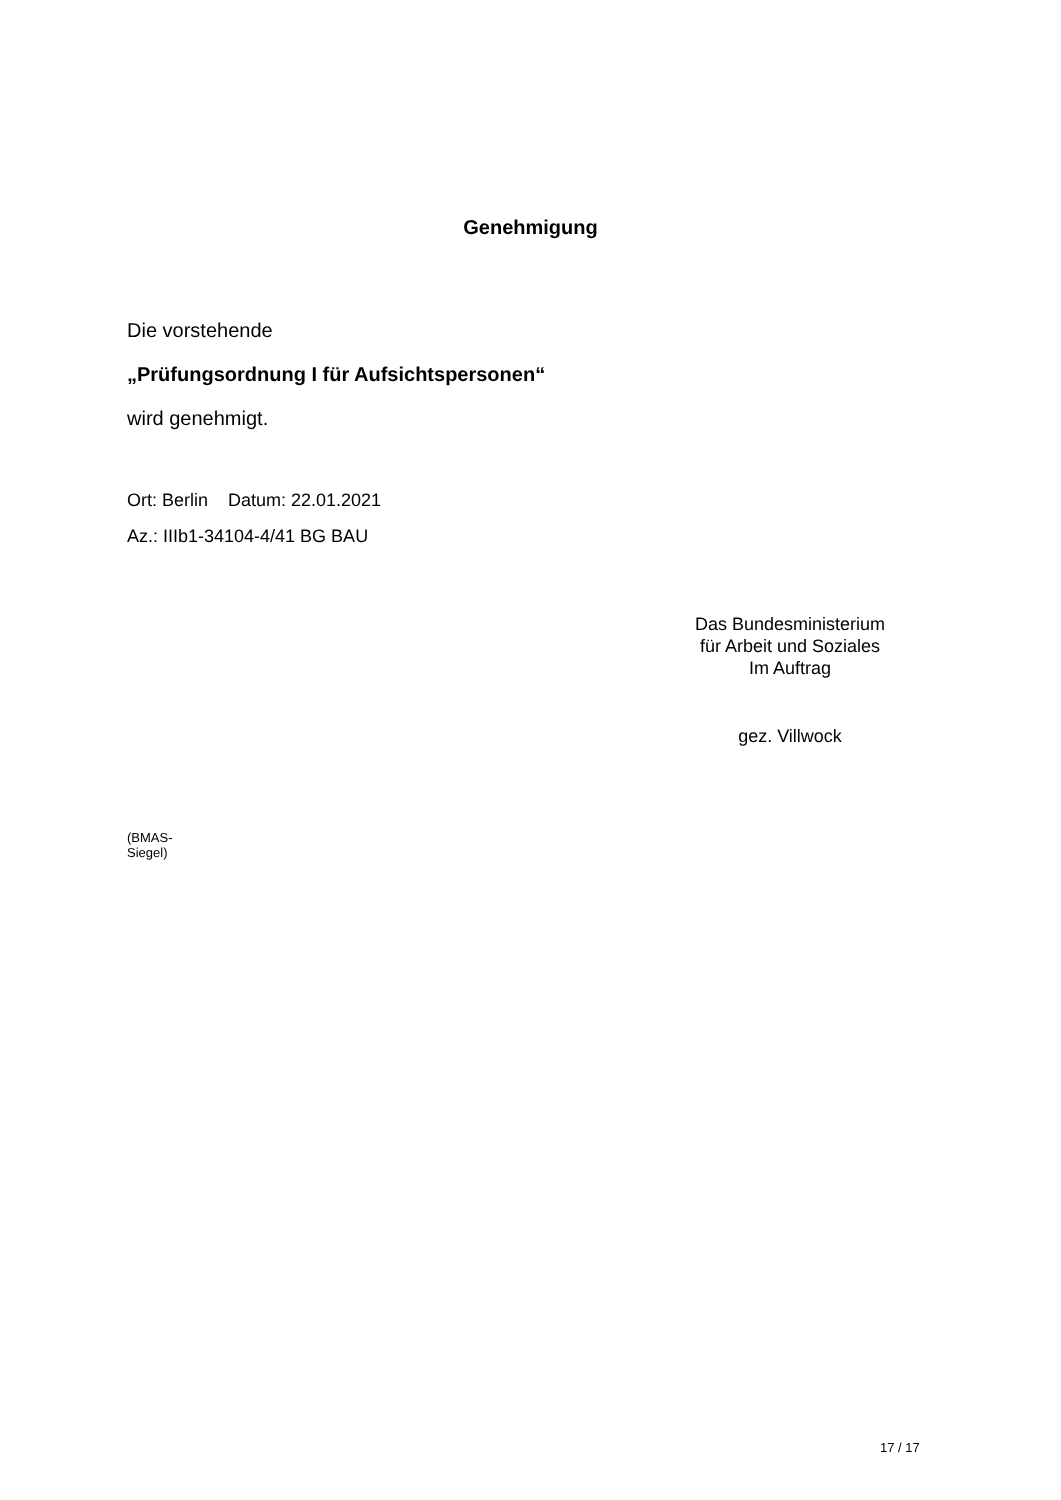Genehmigung
Die vorstehende
„Prüfungsordnung I für Aufsichtspersonen“
wird genehmigt.
Ort: Berlin Datum: 22.01.2021
Az.: IIIb1-34104-4/41 BG BAU
Das Bundesministerium
für Arbeit und Soziales
Im Auftrag
gez. Villwock
(BMAS-
Siegel)
17 / 17